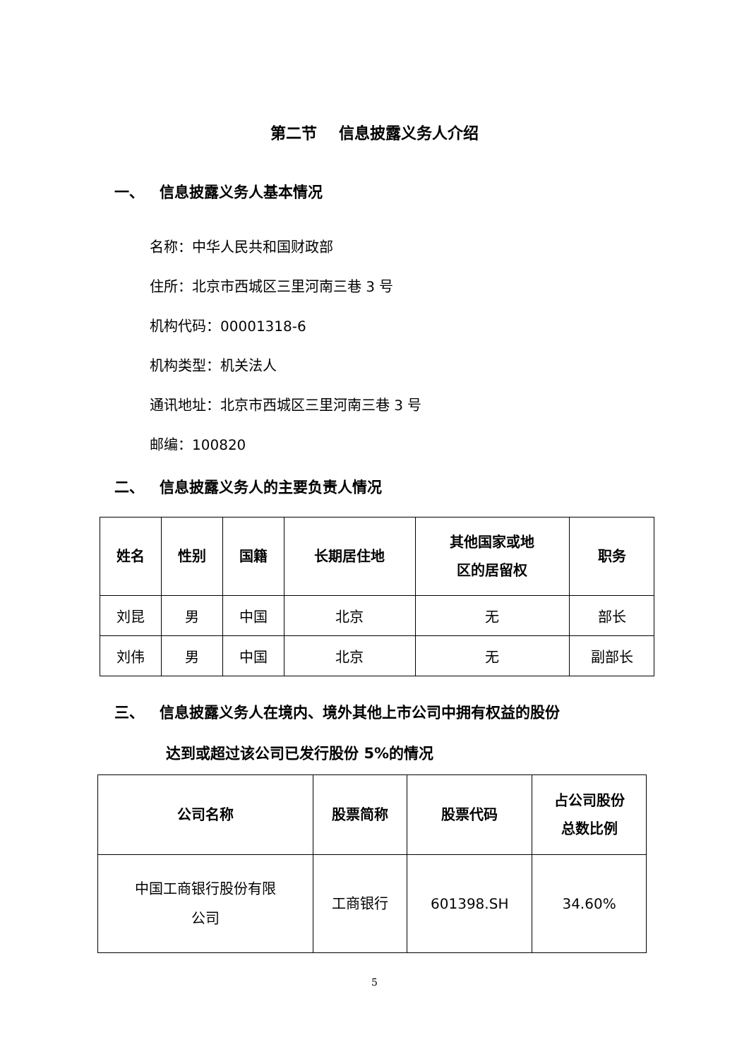第二节 信息披露义务人介绍
一、 信息披露义务人基本情况
名称：中华人民共和国财政部
住所：北京市西城区三里河南三巷 3 号
机构代码：00001318-6
机构类型：机关法人
通讯地址：北京市西城区三里河南三巷 3 号
邮编：100820
二、 信息披露义务人的主要负责人情况
| 姓名 | 性别 | 国籍 | 长期居住地 | 其他国家或地 区的居留权 | 职务 |
| --- | --- | --- | --- | --- | --- |
| 刘昆 | 男 | 中国 | 北京 | 无 | 部长 |
| 刘伟 | 男 | 中国 | 北京 | 无 | 副部长 |
三、 信息披露义务人在境内、境外其他上市公司中拥有权益的股份
达到或超过该公司已发行股份 5%的情况
| 公司名称 | 股票简称 | 股票代码 | 占公司股份 总数比例 |
| --- | --- | --- | --- |
| 中国工商银行股份有限 公司 | 工商银行 | 601398.SH | 34.60% |
5